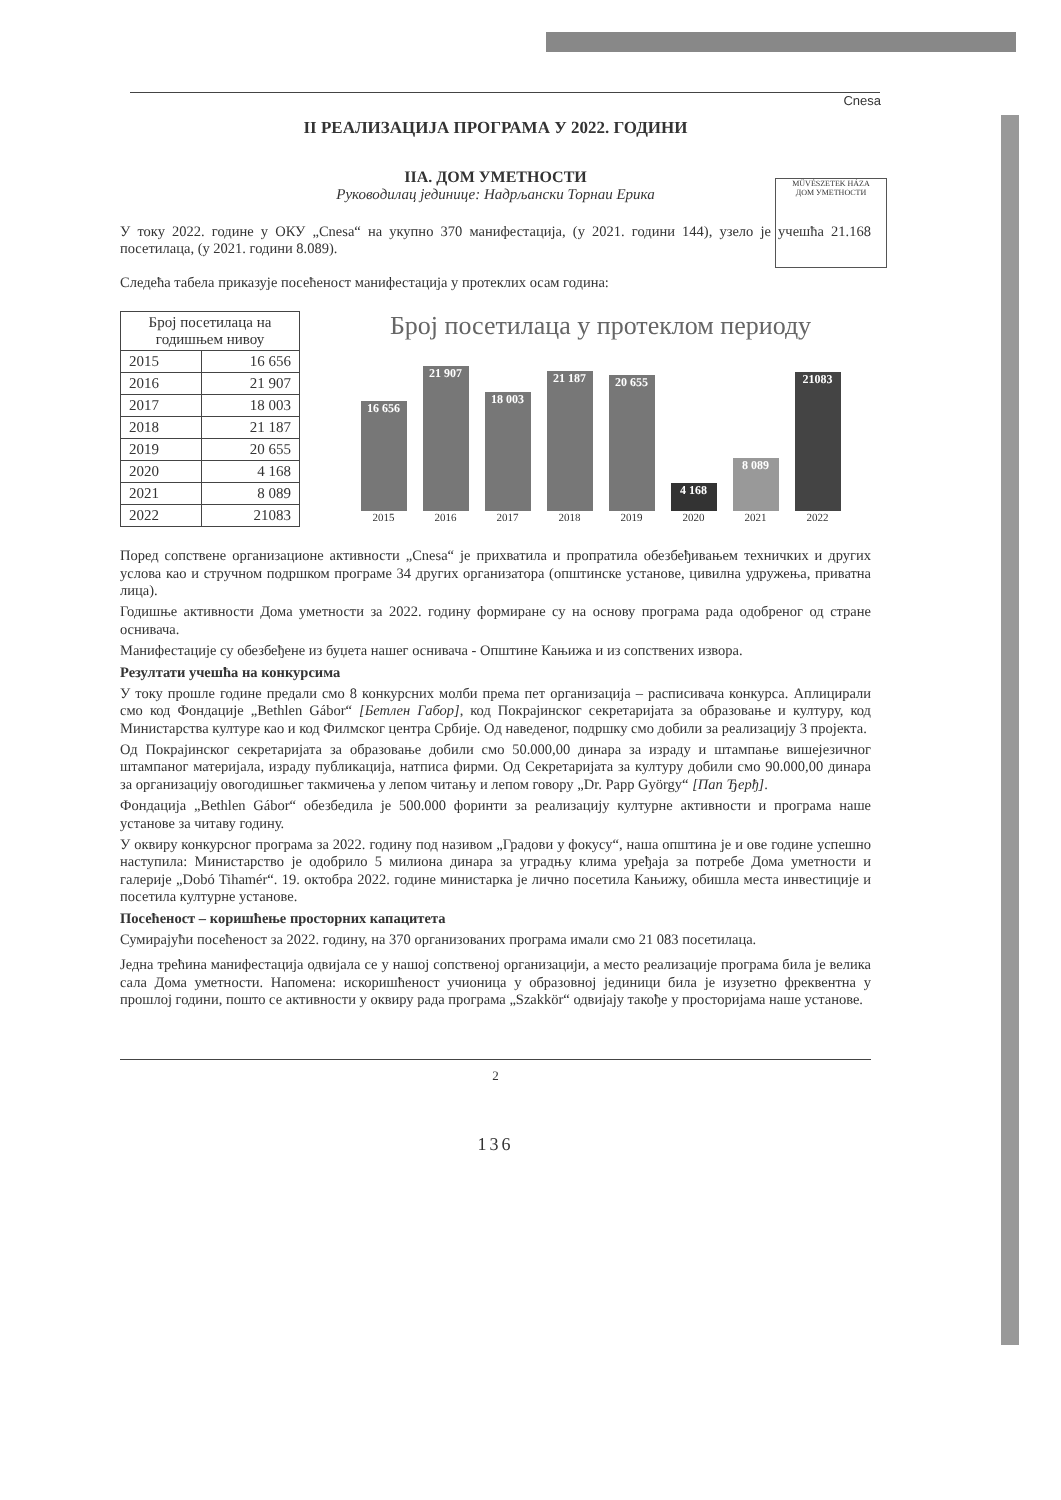MŰVÉSZETEK HÁZA
ДОМ УМЕТНОСТИ
Cnesa
II РЕАЛИЗАЦИЈА ПРОГРАМА У 2022. ГОДИНИ
IIA. ДОМ УМЕТНОСТИ
Руководилац јединице: Надрљански Торнаи Ерика
У току 2022. године у ОКУ „Cnesa“ на укупно 370 манифестација, (у 2021. години 144), узело је учешћа 21.168 посетилаца, (у 2021. години 8.089).
Следећа табела приказује посећеност манифестација у протеклих осам година:
| Број посетилаца на годишњем нивоу | |
| --- | --- |
| 2015 | 16 656 |
| 2016 | 21 907 |
| 2017 | 18 003 |
| 2018 | 21 187 |
| 2019 | 20 655 |
| 2020 | 4 168 |
| 2021 | 8 089 |
| 2022 | 21083 |
Број посетилаца у протеклом периоду
16 656
21 907
18 003
21 187
20 655
4 168
8 089
21083
2015 2016 2017 2018 2019 2020 2021 2022
Поред сопствене организационе активности „Cnesa“ је прихватила и пропратила обезбеђивањем техничких и других услова као и стручном подршком програме 34 других организатора (општинске установе, цивилна удружења, приватна лица).
Годишње активности Дома уметности за 2022. годину формиране су на основу програма рада одобреног од стране оснивача.
Манифестације су обезбеђене из буџета нашег оснивача - Општине Кањижа и из сопствених извора.
Резултати учешћа на конкурсима
У току прошле године предали смо 8 конкурсних молби према пет организација – расписивача конкурса. Аплицирали смо код Фондације „Bethlen Gábor“ [Бетлен Габор], код Покрајинског секретаријата за образовање и културу, код Министарства културе као и код Филмског центра Србије. Од наведеног, подршку смо добили за реализацију 3 пројекта.
Од Покрајинског секретаријата за образовање добили смо 50.000,00 динара за израду и штампање вишејезичног штампаног материјала, израду публикација, натписа фирми. Од Секретаријата за културу добили смо 90.000,00 динара за организацију овогодишњег такмичења у лепом читању и лепом говору „Dr. Papp György“ [Пап Ђерђ].
Фондација „Bethlen Gábor“ обезбедила је 500.000 форинти за реализацију културне активности и програма наше установе за читаву годину.
У оквиру конкурсног програма за 2022. годину под називом „Градови у фокусу“, наша општина је и ове године успешно наступила: Министарство је одобрило 5 милиона динара за уградњу клима уређаја за потребе Дома уметности и галерије „Dobó Tihamér“. 19. октобра 2022. године министарка је лично посетила Кањижу, обишла места инвестиције и посетила културне установе.
Посећеност – коришћење просторних капацитета
Сумирајући посећеност за 2022. годину, на 370 организованих програма имали смо 21 083 посетилаца.
Једна трећина манифестација одвијала се у нашој сопственој организацији, а место реализације програма била је велика сала Дома уметности. Напомена: искоришћеност учионица у образовној јединици била је изузетно фреквентна у прошлој години, пошто се активности у оквиру рада програма „Szakkör“ одвијају такође у просторијама наше установе.
2
136